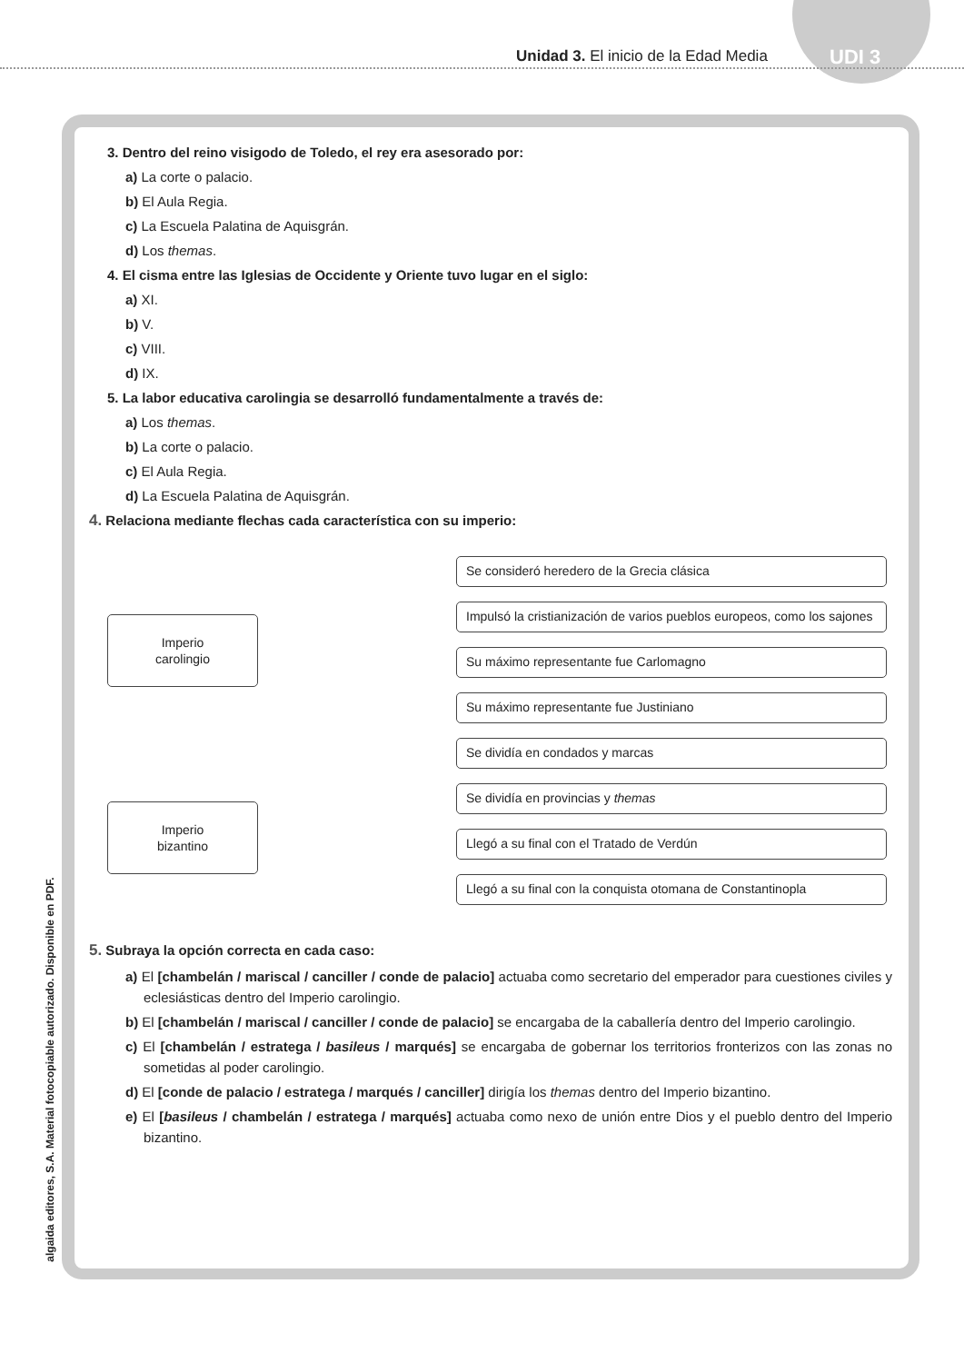Unidad 3. El inicio de la Edad Media
UDI 3
algaida editores, S.A. Material fotocopiable autorizado. Disponible en PDF.
3. Dentro del reino visigodo de Toledo, el rey era asesorado por:
a) La corte o palacio.
b) El Aula Regia.
c) La Escuela Palatina de Aquisgrán.
d) Los themas.
4. El cisma entre las Iglesias de Occidente y Oriente tuvo lugar en el siglo:
a) XI.
b) V.
c) VIII.
d) IX.
5. La labor educativa carolingia se desarrolló fundamentalmente a través de:
a) Los themas.
b) La corte o palacio.
c) El Aula Regia.
d) La Escuela Palatina de Aquisgrán.
4. Relaciona mediante flechas cada característica con su imperio:
Imperio
carolingio
Imperio
bizantino
Se consideró heredero de la Grecia clásica
Impulsó la cristianización de varios pueblos europeos, como los sajones
Su máximo representante fue Carlomagno
Su máximo representante fue Justiniano
Se dividía en condados y marcas
Se dividía en provincias y themas
Llegó a su final con el Tratado de Verdún
Llegó a su final con la conquista otomana de Constantinopla
5. Subraya la opción correcta en cada caso:
a) El [chambelán / mariscal / canciller / conde de palacio] actuaba como secretario del emperador para cuestiones civiles y eclesiásticas dentro del Imperio carolingio.
b) El [chambelán / mariscal / canciller / conde de palacio] se encargaba de la caballería dentro del Imperio carolingio.
c) El [chambelán / estratega / basileus / marqués] se encargaba de gobernar los territorios fronterizos con las zonas no sometidas al poder carolingio.
d) El [conde de palacio / estratega / marqués / canciller] dirigía los themas dentro del Imperio bizantino.
e) El [basileus / chambelán / estratega / marqués] actuaba como nexo de unión entre Dios y el pueblo dentro del Imperio bizantino.